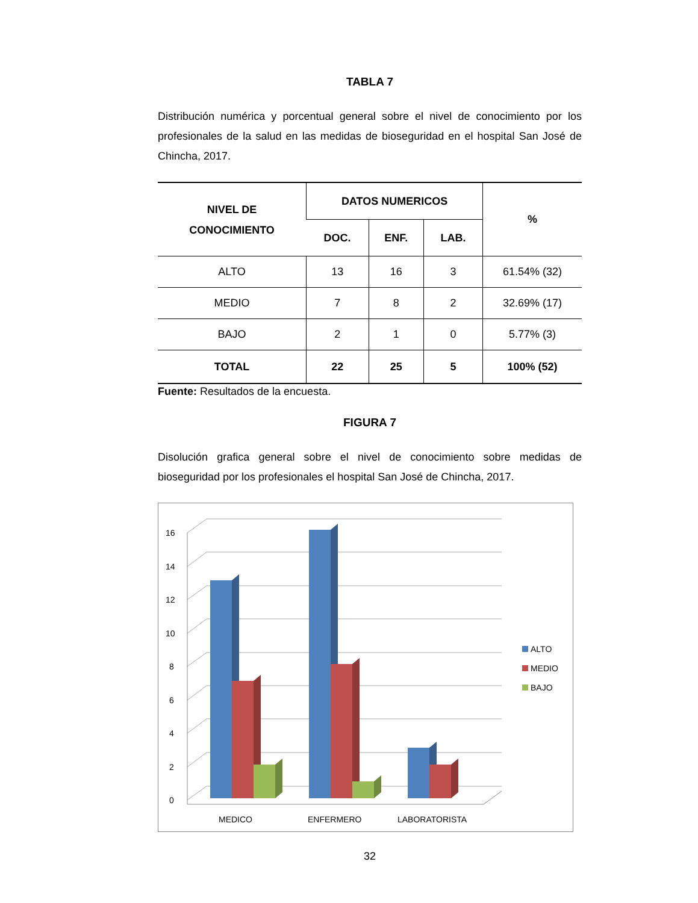TABLA 7
Distribución numérica y porcentual general sobre el nivel de conocimiento por los profesionales de la salud en las medidas de bioseguridad en el hospital San José de Chincha, 2017.
| NIVEL DE CONOCIMIENTO | DATOS NUMERICOS | | | % |
| --- | --- | --- | --- | --- |
| | DOC. | ENF. | LAB. | |
| ALTO | 13 | 16 | 3 | 61.54% (32) |
| MEDIO | 7 | 8 | 2 | 32.69% (17) |
| BAJO | 2 | 1 | 0 | 5.77% (3) |
| TOTAL | 22 | 25 | 5 | 100% (52) |
Fuente: Resultados de la encuesta.
FIGURA 7
Disolución grafica general sobre el nivel de conocimiento sobre medidas de bioseguridad por los profesionales el hospital San José de Chincha, 2017.
0
2
4
6
8
10
12
14
16
MEDICO
ENFERMERO
LABORATORISTA
ALTO
MEDIO
BAJO
32